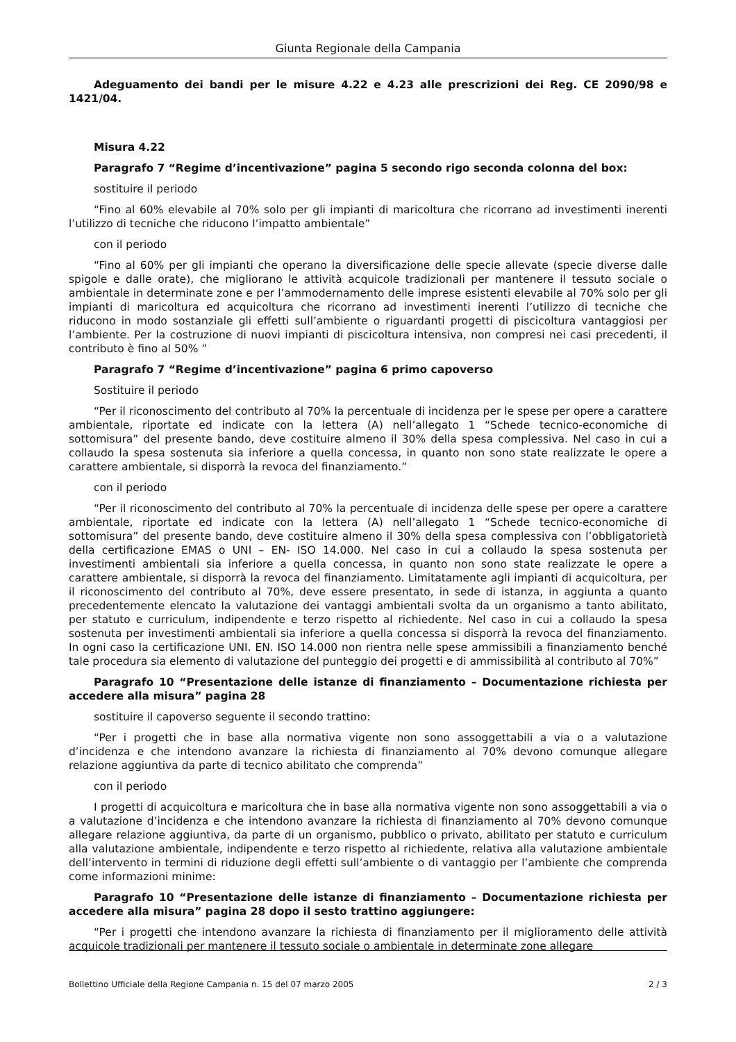Giunta Regionale della Campania
Adeguamento dei bandi per le misure 4.22 e 4.23 alle prescrizioni dei Reg. CE 2090/98 e 1421/04.
Misura 4.22
Paragrafo 7 “Regime d’incentivazione” pagina 5 secondo rigo seconda colonna del box:
sostituire il periodo
“Fino al 60% elevabile al 70% solo per gli impianti di maricoltura che ricorrano ad investimenti inerenti l’utilizzo di tecniche che riducono l’impatto ambientale”
con il periodo
“Fino al 60% per gli impianti che operano la diversificazione delle specie allevate (specie diverse dalle spigole e dalle orate), che migliorano le attività acquicole tradizionali per mantenere il tessuto sociale o ambientale in determinate zone e per l’ammodernamento delle imprese esistenti elevabile al 70% solo per gli impianti di maricoltura ed acquicoltura che ricorrano ad investimenti inerenti l’utilizzo di tecniche che riducono in modo sostanziale gli effetti sull’ambiente o riguardanti progetti di piscicoltura vantaggiosi per l’ambiente. Per la costruzione di nuovi impianti di piscicoltura intensiva, non compresi nei casi precedenti, il contributo è fino al 50% ”
Paragrafo 7 “Regime d’incentivazione” pagina 6 primo capoverso
Sostituire il periodo
“Per il riconoscimento del contributo al 70% la percentuale di incidenza per le spese per opere a carattere ambientale, riportate ed indicate con la lettera (A) nell’allegato 1 “Schede tecnico-economiche di sottomisura” del presente bando, deve costituire almeno il 30% della spesa complessiva. Nel caso in cui a collaudo la spesa sostenuta sia inferiore a quella concessa, in quanto non sono state realizzate le opere a carattere ambientale, si disporrà la revoca del finanziamento.”
con il periodo
“Per il riconoscimento del contributo al 70% la percentuale di incidenza delle spese per opere a carattere ambientale, riportate ed indicate con la lettera (A) nell’allegato 1 “Schede tecnico-economiche di sottomisura” del presente bando, deve costituire almeno il 30% della spesa complessiva con l’obbligatorietà della certificazione EMAS o UNI – EN- ISO 14.000. Nel caso in cui a collaudo la spesa sostenuta per investimenti ambientali sia inferiore a quella concessa, in quanto non sono state realizzate le opere a carattere ambientale, si disporrà la revoca del finanziamento. Limitatamente agli impianti di acquicoltura, per il riconoscimento del contributo al 70%, deve essere presentato, in sede di istanza, in aggiunta a quanto precedentemente elencato la valutazione dei vantaggi ambientali svolta da un organismo a tanto abilitato, per statuto e curriculum, indipendente e terzo rispetto al richiedente. Nel caso in cui a collaudo la spesa sostenuta per investimenti ambientali sia inferiore a quella concessa si disporrà la revoca del finanziamento. In ogni caso la certificazione UNI. EN. ISO 14.000 non rientra nelle spese ammissibili a finanziamento benché tale procedura sia elemento di valutazione del punteggio dei progetti e di ammissibilità al contributo al 70%”
Paragrafo 10 “Presentazione delle istanze di finanziamento – Documentazione richiesta per accedere alla misura” pagina 28
sostituire il capoverso seguente il secondo trattino:
“Per i progetti che in base alla normativa vigente non sono assoggettabili a via o a valutazione d’incidenza e che intendono avanzare la richiesta di finanziamento al 70% devono comunque allegare relazione aggiuntiva da parte di tecnico abilitato che comprenda”
con il periodo
I progetti di acquicoltura e maricoltura che in base alla normativa vigente non sono assoggettabili a via o a valutazione d’incidenza e che intendono avanzare la richiesta di finanziamento al 70% devono comunque allegare relazione aggiuntiva, da parte di un organismo, pubblico o privato, abilitato per statuto e curriculum alla valutazione ambientale, indipendente e terzo rispetto al richiedente, relativa alla valutazione ambientale dell’intervento in termini di riduzione degli effetti sull’ambiente o di vantaggio per l’ambiente che comprenda come informazioni minime:
Paragrafo 10 “Presentazione delle istanze di finanziamento – Documentazione richiesta per accedere alla misura” pagina 28 dopo il sesto trattino aggiungere:
“Per i progetti che intendono avanzare la richiesta di finanziamento per il miglioramento delle attività acquicole tradizionali per mantenere il tessuto sociale o ambientale in determinate zone allegare
Bollettino Ufficiale della Regione Campania n. 15 del 07 marzo 2005 2 / 3